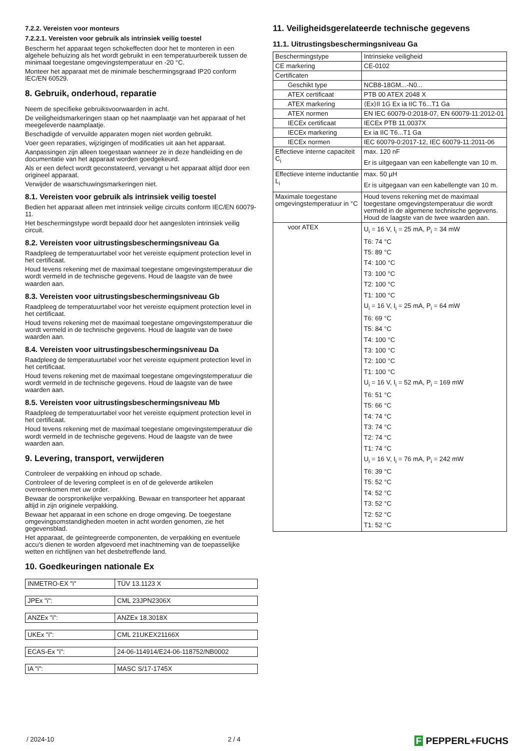7.2.2. Vereisten voor monteurs
7.2.2.1. Vereisten voor gebruik als intrinsiek veilig toestel
Bescherm het apparaat tegen schokeffecten door het te monteren in een algehele behuizing als het wordt gebruikt in een temperatuurbereik tussen de minimaal toegestane omgevingstemperatuur en -20 °C.
Monteer het apparaat met de minimale beschermingsgraad IP20 conform IEC/EN 60529.
8. Gebruik, onderhoud, reparatie
Neem de specifieke gebruiksvoorwaarden in acht.
De veiligheidsmarkeringen staan op het naamplaatje van het apparaat of het meegeleverde naamplaatje.
Beschadigde of vervuilde apparaten mogen niet worden gebruikt.
Voer geen reparaties, wijzigingen of modificaties uit aan het apparaat.
Aanpassingen zijn alleen toegestaan wanneer ze in deze handleiding en de documentatie van het apparaat worden goedgekeurd.
Als er een defect wordt geconstateerd, vervangt u het apparaat altijd door een origineel apparaat.
Verwijder de waarschuwingsmarkeringen niet.
8.1. Vereisten voor gebruik als intrinsiek veilig toestel
Bedien het apparaat alleen met intrinsiek veilige circuits conform IEC/EN 60079-11.
Het beschermingstype wordt bepaald door het aangesloten intrinsiek veilig circuit.
8.2. Vereisten voor uitrustingsbeschermingsniveau Ga
Raadpleeg de temperatuurtabel voor het vereiste equipment protection level in het certificaat.
Houd tevens rekening met de maximaal toegestane omgevingstemperatuur die wordt vermeld in de technische gegevens. Houd de laagste van de twee waarden aan.
8.3. Vereisten voor uitrustingsbeschermingsniveau Gb
Raadpleeg de temperatuurtabel voor het vereiste equipment protection level in het certificaat.
Houd tevens rekening met de maximaal toegestane omgevingstemperatuur die wordt vermeld in de technische gegevens. Houd de laagste van de twee waarden aan.
8.4. Vereisten voor uitrustingsbeschermingsniveau Da
Raadpleeg de temperatuurtabel voor het vereiste equipment protection level in het certificaat.
Houd tevens rekening met de maximaal toegestane omgevingstemperatuur die wordt vermeld in de technische gegevens. Houd de laagste van de twee waarden aan.
8.5. Vereisten voor uitrustingsbeschermingsniveau Mb
Raadpleeg de temperatuurtabel voor het vereiste equipment protection level in het certificaat.
Houd tevens rekening met de maximaal toegestane omgevingstemperatuur die wordt vermeld in de technische gegevens. Houd de laagste van de twee waarden aan.
9. Levering, transport, verwijderen
Controleer de verpakking en inhoud op schade.
Controleer of de levering compleet is en of de geleverde artikelen overeenkomen met uw order.
Bewaar de oorspronkelijke verpakking. Bewaar en transporteer het apparaat altijd in zijn originele verpakking.
Bewaar het apparaat in een schone en droge omgeving. De toegestane omgevingsomstandigheden moeten in acht worden genomen, zie het gegevensblad.
Het apparaat, de geïntegreerde componenten, de verpakking en eventuele accu's dienen te worden afgevoerd met inachtneming van de toepasselijke wetten en richtlijnen van het desbetreffende land.
10. Goedkeuringen nationale Ex
| INMETRO-EX "i" | TÜV 13.1123 X |
| JPEx "i": | CML 23JPN2306X |
| ANZEx "i": | ANZEx 18.3018X |
| UKEx "i": | CML 21UKEX21166X |
| ECAS-Ex "i": | 24-06-114914/E24-06-118752/NB0002 |
| IA "i": | MASC S/17-1745X |
11. Veiligheidsgerelateerde technische gegevens
11.1. Uitrustingsbeschermingsniveau Ga
| Beschermingstype | Intrinsieke veiligheid |
| CE markering | CE-0102 |
| Certificaten | |
| Geschikt type | NCB8-18GM...-N0... |
| ATEX certificaat | PTB 00 ATEX 2048 X |
| ATEX markering | ⟨Ex⟩II 1G Ex ia IIC T6...T1 Ga |
| ATEX normen | EN IEC 60079-0:2018-07, EN 60079-11:2012-01 |
| IECEx certificaat | IECEx PTB 11.0037X |
| IECEx markering | Ex ia IIC T6...T1 Ga |
| IECEx normen | IEC 60079-0:2017-12, IEC 60079-11:2011-06 |
| Effectieve interne capaciteit C<sub>i</sub> | max. 120 nF Er is uitgegaan van een kabellengte van 10 m. |
| Effectieve interne inductantie L<sub>i</sub> | max. 50 µH Er is uitgegaan van een kabellengte van 10 m. |
| Maximale toegestane omgevingstemperatuur in °C | Houd tevens rekening met de maximaal toegestane omgevingstemperatuur die wordt vermeld in de algemene technische gegevens. Houd de laagste van de twee waarden aan. |
| voor ATEX | U<sub>i</sub> = 16 V, I<sub>i</sub> = 25 mA, P<sub>i</sub> = 34 mW T6: 74 °C T5: 89 °C T4: 100 °C T3: 100 °C T2: 100 °C T1: 100 °C U<sub>i</sub> = 16 V, I<sub>i</sub> = 25 mA, P<sub>i</sub> = 64 mW T6: 69 °C T5: 84 °C T4: 100 °C T3: 100 °C T2: 100 °C T1: 100 °C U<sub>i</sub> = 16 V, I<sub>i</sub> = 52 mA, P<sub>i</sub> = 169 mW T6: 51 °C T5: 66 °C T4: 74 °C T3: 74 °C T2: 74 °C T1: 74 °C U<sub>i</sub> = 16 V, I<sub>i</sub> = 76 mA, P<sub>i</sub> = 242 mW T6: 39 °C T5: 52 °C T4: 52 °C T3: 52 °C T2: 52 °C T1: 52 °C |
/ 2024-10 2 / 4 F PEPPERL+FUCHS